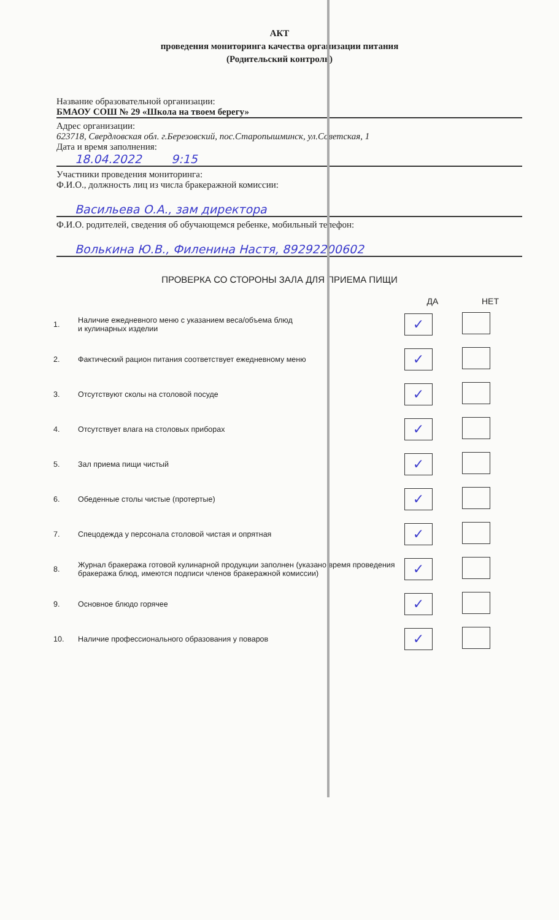АКТ
проведения мониторинга качества организации питания
(Родительский контроль)
Название образовательной организации:
БМАОУ СОШ № 29 «Школа на твоем берегу»
Адрес организации:
623718, Свердловская обл. г.Березовский, пос.Старопышминск, ул.Советская, 1
Дата и время заполнения:
18.04.2022 9:15
Участники проведения мониторинга:
Ф.И.О., должность лиц из числа бракеражной комиссии:
Васильева О.А., зам директора
Ф.И.О. родителей, сведения об обучающемся ребенке, мобильный телефон:
Волькина Ю.В., Филенина Настя, 89292200602
ПРОВЕРКА СО СТОРОНЫ ЗАЛА ДЛЯ ПРИЕМА ПИЩИ
| | | ДА | НЕТ |
| --- | --- | --- | --- |
| 1. | Наличие ежедневного меню с указанием веса/объема блюд и кулинарных изделии | ✓ | |
| 2. | Фактический рацион питания соответствует ежедневному меню | ✓ | |
| 3. | Отсутствуют сколы на столовой посуде | ✓ | |
| 4. | Отсутствует влага на столовых приборах | ✓ | |
| 5. | Зал приема пищи чистый | ✓ | |
| 6. | Обеденные столы чистые (протертые) | ✓ | |
| 7. | Спецодежда у персонала столовой чистая и опрятная | ✓ | |
| 8. | Журнал бракеража готовой кулинарной продукции заполнен (указано время проведения бракеража блюд, имеются подписи членов бракеражной комиссии) | ✓ | |
| 9. | Основное блюдо горячее | ✓ | |
| 10. | Наличие профессионального образования у поваров | ✓ | |